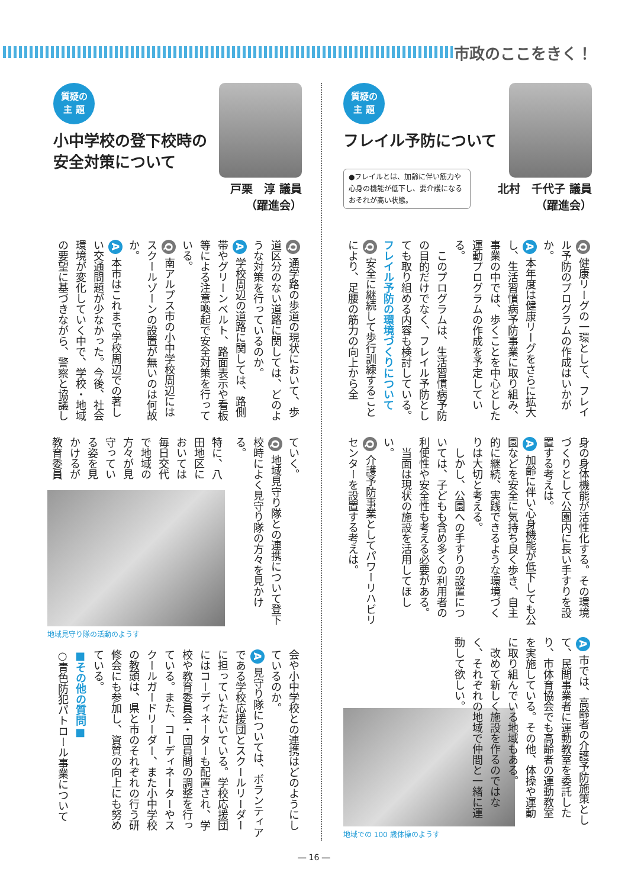市政のここをきく！
質疑の
主 題
フレイル予防について
●フレイルとは、加齢に伴い筋力や心身の機能が低下し、要介護になるおそれが高い状態。
北村　千代子 議員
（躍進会）
Q 健康リーグの一環として、フレイル予防のプログラムの作成はいかがか。
A 本年度は健康リーグをさらに拡大し、生活習慣病予防事業に取り組み、事業の中では、歩くことを中心とした運動プログラムの作成を予定している。
　このプログラムは、生活習慣病予防の目的だけでなく、フレイル予防としても取り組める内容も検討している。
フレイル予防の環境づくりについて
Q 安全に継続して歩行訓練することにより、足腰の筋力の向上から全
身の身体機能が活性化する。その環境づくりとして公園内に長い手すりを設置する考えは。
A 加齢に伴い心身機能が低下しても公園などを安全に気持ち良く歩き、自主的に継続、実践できるような環境づくりは大切と考える。
　しかし、公園への手すりの設置については、子どもも含め多くの利用者の利便性や安全性も考える必要がある。
　当面は現状の施設を活用してほしい。
Q 介護予防事業としてパワーリハビリセンターを設置する考えは。
A 市では、高齢者の介護予防施策として、民間事業者に運動教室を委託したり、市体育協会でも高齢者の運動教室を実施している。その他、体操や運動に取り組んでいる地域もある。
　改めて新しく施設を作るのではなく、それぞれの地域で仲間と一緒に運動して欲しい。
地域での 100 歳体操のようす
質疑の
主 題
小中学校の登下校時の
安全対策について
戸栗　淳 議員
（躍進会）
Q 通学路の歩道の現状において、歩道区分のない道路に関しては、どのような対策を行っているのか。
A 学校周辺の道路に関しては、路側帯やグリーンベルト、路面表示や看板等による注意喚起で安全対策を行っている。
Q 南アルプス市の小中学校周辺にはスクールゾーンの設置が無いのは何故か。
A 本市はこれまで学校周辺での著しい交通問題が少なかった。今後、社会環境が変化していく中で、学校・地域の要望に基づきながら、警察と協議し
ていく。
Q 地域見守り隊との連携について登下校時によく見守り隊の方々を見かける。
特に、八田地区においては毎日交代で地域の方々が見守っている姿を見かけるが教育委員
地域見守り隊の活動のようす
会や小中学校との連携はどのようにしているのか。
A 見守り隊については、ボランティアである学校応援団とスクールリーダーに担っていただいている。学校応援団にはコーディネーターも配置され、学校や教育委員会・団員間の調整を行っている。また、コーディネーターやスクールガードリーダー、また小中学校の教頭は、県と市のそれぞれの行う研修会にも参加し、資質の向上にも努めている。
■その他の質問■
○青色防犯パトロール事業について
― 16 ―